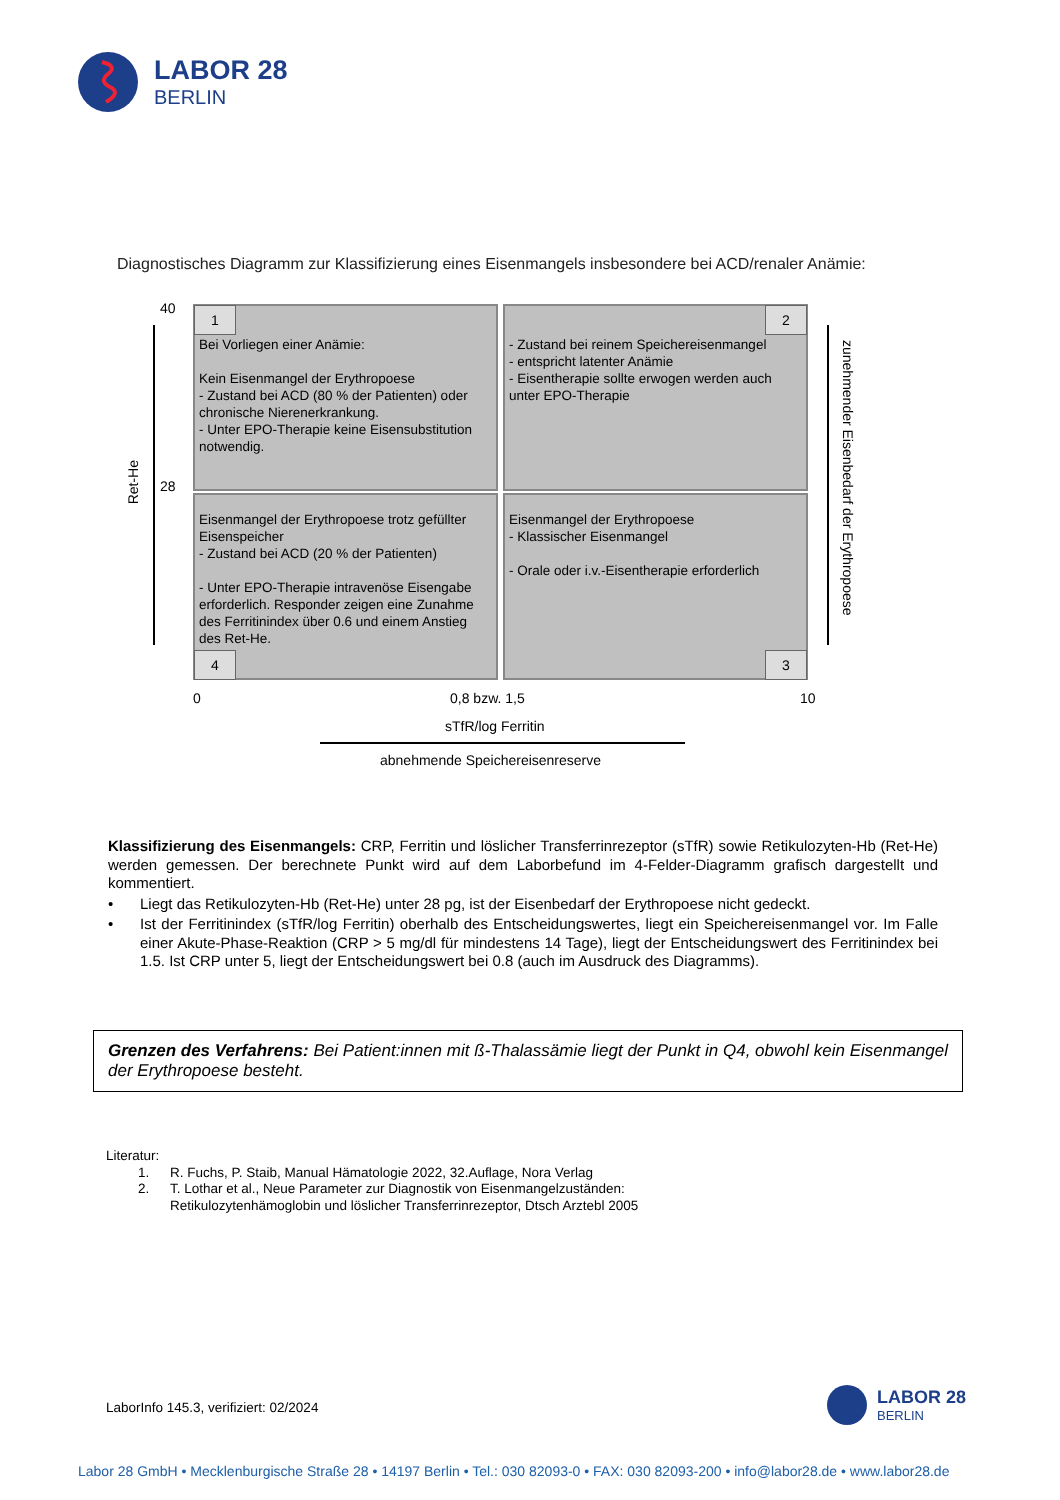LABOR 28
BERLIN
Diagnostisches Diagramm zur Klassifizierung eines Eisenmangels insbesondere bei ACD/renaler Anämie:
40
28
Ret-He
Bei Vorliegen einer Anämie:
Kein Eisenmangel der Erythropoese
- Zustand bei ACD (80 % der Patienten) oder chronische Nierenerkrankung.
- Unter EPO-Therapie keine Eisensubstitution notwendig.
1
- Zustand bei reinem Speichereisenmangel
- entspricht latenter Anämie
- Eisentherapie sollte erwogen werden auch unter EPO-Therapie
2
Eisenmangel der Erythropoese trotz gefüllter Eisenspeicher
- Zustand bei ACD (20 % der Patienten)
- Unter EPO-Therapie intravenöse Eisengabe erforderlich. Responder zeigen eine Zunahme des Ferritinindex über 0.6 und einem Anstieg des Ret-He.
4
Eisenmangel der Erythropoese
- Klassischer Eisenmangel
- Orale oder i.v.-Eisentherapie erforderlich
3
zunehmender Eisenbedarf der Erythropoese
0 0,8 bzw. 1,5 10
sTfR/log Ferritin
abnehmende Speichereisenreserve
Klassifizierung des Eisenmangels: CRP, Ferritin und löslicher Transferrinrezeptor (sTfR) sowie Retikulozyten-Hb (Ret-He) werden gemessen. Der berechnete Punkt wird auf dem Laborbefund im 4-Felder-Diagramm grafisch dargestellt und kommentiert.
• Liegt das Retikulozyten-Hb (Ret-He) unter 28 pg, ist der Eisenbedarf der Erythropoese nicht gedeckt.
• Ist der Ferritinindex (sTfR/log Ferritin) oberhalb des Entscheidungswertes, liegt ein Speichereisenmangel vor. Im Falle einer Akute-Phase-Reaktion (CRP > 5 mg/dl für mindestens 14 Tage), liegt der Entscheidungswert des Ferritinindex bei 1.5. Ist CRP unter 5, liegt der Entscheidungswert bei 0.8 (auch im Ausdruck des Diagramms).
Grenzen des Verfahrens: Bei Patient:innen mit ß-Thalassämie liegt der Punkt in Q4, obwohl kein Eisenmangel der Erythropoese besteht.
Literatur:
1. R. Fuchs, P. Staib, Manual Hämatologie 2022, 32.Auflage, Nora Verlag
2. T. Lothar et al., Neue Parameter zur Diagnostik von Eisenmangelzuständen:
Retikulozytenhämoglobin und löslicher Transferrinrezeptor, Dtsch Arztebl 2005
LaborInfo 145.3, verifiziert: 02/2024
LABOR 28
BERLIN
Labor 28 GmbH • Mecklenburgische Straße 28 • 14197 Berlin • Tel.: 030 82093-0 • FAX: 030 82093-200 • info@labor28.de • www.labor28.de